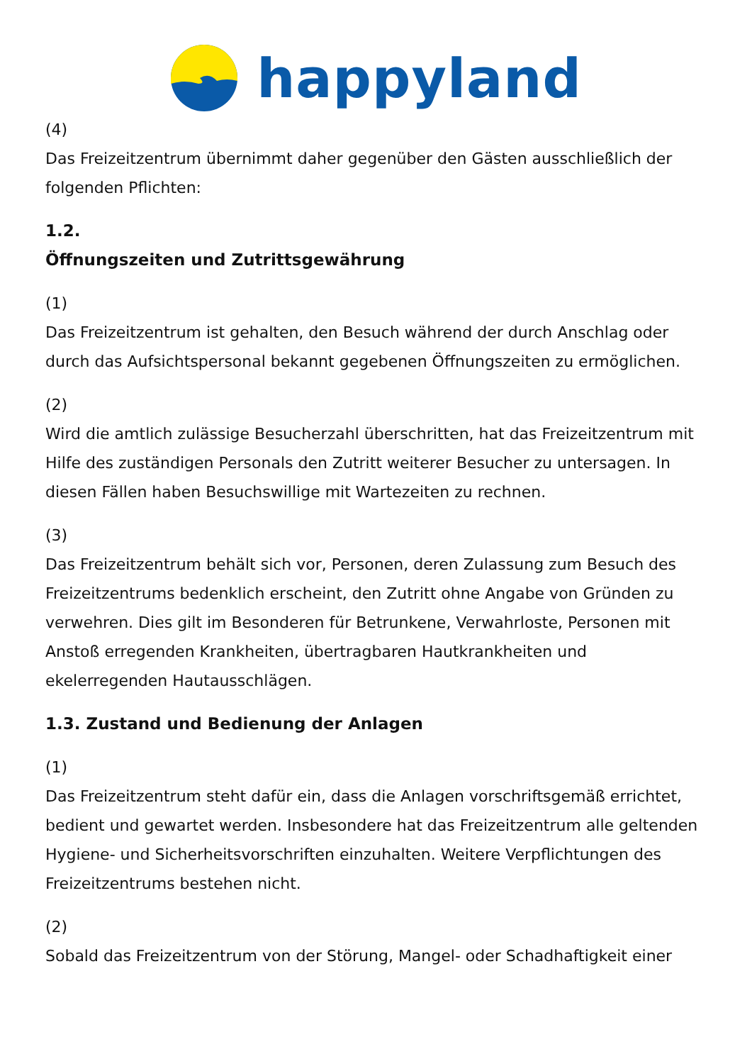happyland
(4)
Das Freizeitzentrum übernimmt daher gegenüber den Gästen ausschließlich der folgenden Pflichten:
1.2.
Öffnungszeiten und Zutrittsgewährung
(1)
Das Freizeitzentrum ist gehalten, den Besuch während der durch Anschlag oder durch das Aufsichtspersonal bekannt gegebenen Öffnungszeiten zu ermöglichen.
(2)
Wird die amtlich zulässige Besucherzahl überschritten, hat das Freizeitzentrum mit Hilfe des zuständigen Personals den Zutritt weiterer Besucher zu untersagen. In diesen Fällen haben Besuchswillige mit Wartezeiten zu rechnen.
(3)
Das Freizeitzentrum behält sich vor, Personen, deren Zulassung zum Besuch des Freizeitzentrums bedenklich erscheint, den Zutritt ohne Angabe von Gründen zu verwehren. Dies gilt im Besonderen für Betrunkene, Verwahrloste, Personen mit Anstoß erregenden Krankheiten, übertragbaren Hautkrankheiten und ekelerregenden Hautausschlägen.
1.3. Zustand und Bedienung der Anlagen
(1)
Das Freizeitzentrum steht dafür ein, dass die Anlagen vorschriftsgemäß errichtet, bedient und gewartet werden. Insbesondere hat das Freizeitzentrum alle geltenden Hygiene- und Sicherheitsvorschriften einzuhalten. Weitere Verpflichtungen des Freizeitzentrums bestehen nicht.
(2)
Sobald das Freizeitzentrum von der Störung, Mangel- oder Schadhaftigkeit einer